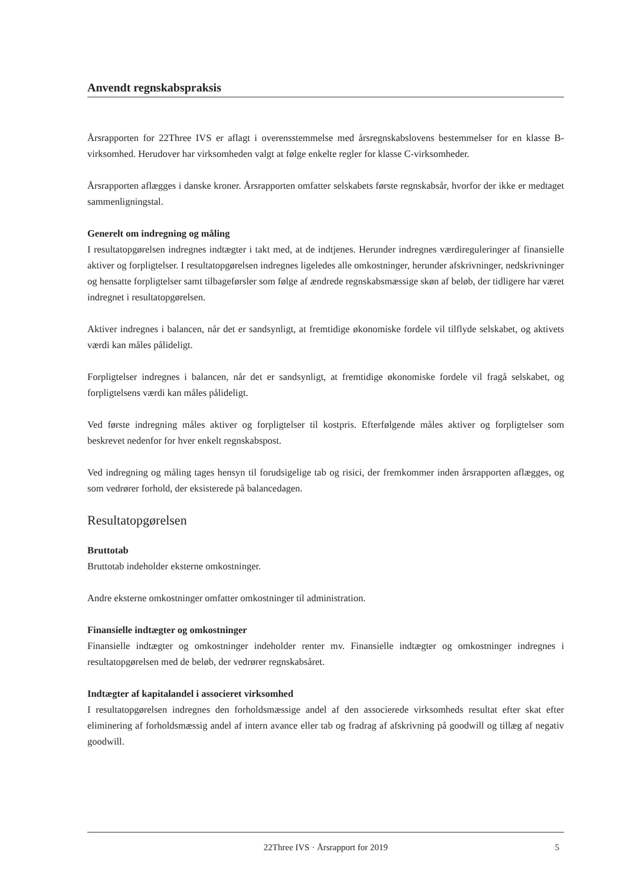Anvendt regnskabspraksis
Årsrapporten for 22Three IVS er aflagt i overensstemmelse med årsregnskabslovens bestemmelser for en klasse B-virksomhed. Herudover har virksomheden valgt at følge enkelte regler for klasse C-virksomheder.
Årsrapporten aflægges i danske kroner. Årsrapporten omfatter selskabets første regnskabsår, hvorfor der ikke er medtaget sammenligningstal.
Generelt om indregning og måling
I resultatopgørelsen indregnes indtægter i takt med, at de indtjenes. Herunder indregnes værdireguleringer af finansielle aktiver og forpligtelser. I resultatopgørelsen indregnes ligeledes alle omkostninger, herunder afskrivninger, nedskrivninger og hensatte forpligtelser samt tilbageførsler som følge af ændrede regnskabsmæssige skøn af beløb, der tidligere har været indregnet i resultatopgørelsen.
Aktiver indregnes i balancen, når det er sandsynligt, at fremtidige økonomiske fordele vil tilflyde selskabet, og aktivets værdi kan måles pålideligt.
Forpligtelser indregnes i balancen, når det er sandsynligt, at fremtidige økonomiske fordele vil fragå selskabet, og forpligtelsens værdi kan måles pålideligt.
Ved første indregning måles aktiver og forpligtelser til kostpris. Efterfølgende måles aktiver og forpligtelser som beskrevet nedenfor for hver enkelt regnskabspost.
Ved indregning og måling tages hensyn til forudsigelige tab og risici, der fremkommer inden årsrapporten aflægges, og som vedrører forhold, der eksisterede på balancedagen.
Resultatopgørelsen
Bruttotab
Bruttotab indeholder eksterne omkostninger.
Andre eksterne omkostninger omfatter omkostninger til administration.
Finansielle indtægter og omkostninger
Finansielle indtægter og omkostninger indeholder renter mv. Finansielle indtægter og omkostninger indregnes i resultatopgørelsen med de beløb, der vedrører regnskabsåret.
Indtægter af kapitalandel i associeret virksomhed
I resultatopgørelsen indregnes den forholdsmæssige andel af den associerede virksomheds resultat efter skat efter eliminering af forholdsmæssig andel af intern avance eller tab og fradrag af afskrivning på goodwill og tillæg af negativ goodwill.
22Three IVS · Årsrapport for 2019 5